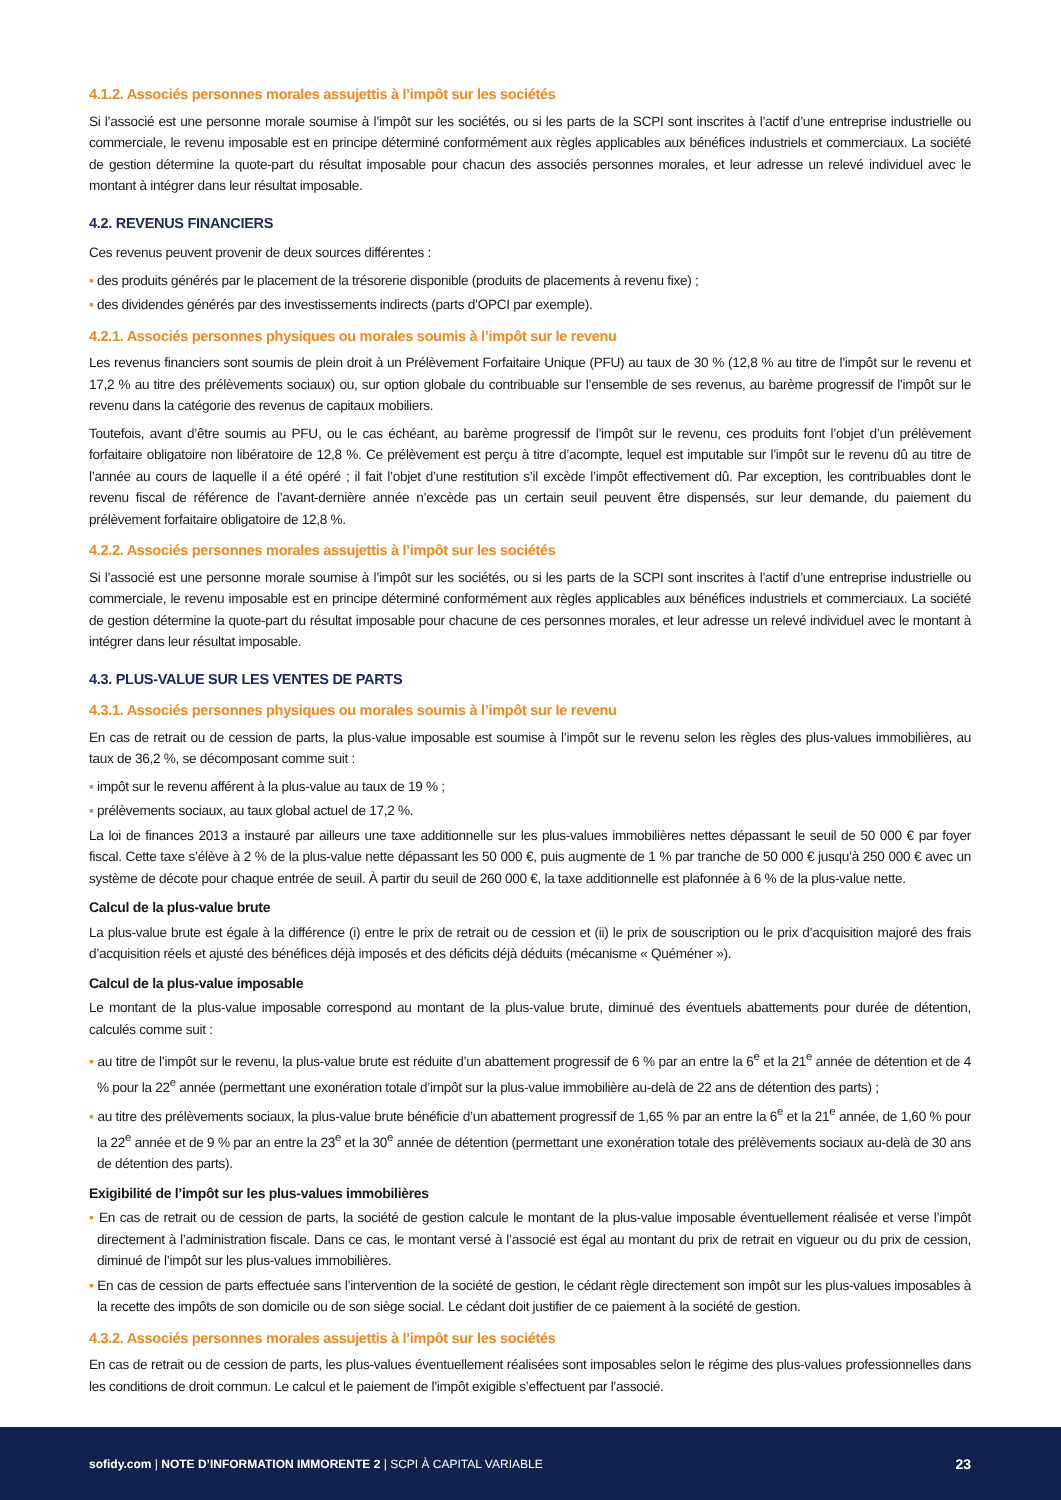4.1.2. Associés personnes morales assujettis à l’impôt sur les sociétés
Si l’associé est une personne morale soumise à l’impôt sur les sociétés, ou si les parts de la SCPI sont inscrites à l’actif d’une entreprise industrielle ou commerciale, le revenu imposable est en principe déterminé conformément aux règles applicables aux bénéfices industriels et commerciaux. La société de gestion détermine la quote-part du résultat imposable pour chacun des associés personnes morales, et leur adresse un relevé individuel avec le montant à intégrer dans leur résultat imposable.
4.2. REVENUS FINANCIERS
Ces revenus peuvent provenir de deux sources différentes :
▪ des produits générés par le placement de la trésorerie disponible (produits de placements à revenu fixe) ;
▪ des dividendes générés par des investissements indirects (parts d’OPCI par exemple).
4.2.1. Associés personnes physiques ou morales soumis à l’impôt sur le revenu
Les revenus financiers sont soumis de plein droit à un Prélèvement Forfaitaire Unique (PFU) au taux de 30 % (12,8 % au titre de l’impôt sur le revenu et 17,2 % au titre des prélèvements sociaux) ou, sur option globale du contribuable sur l’ensemble de ses revenus, au barème progressif de l’impôt sur le revenu dans la catégorie des revenus de capitaux mobiliers.
Toutefois, avant d’être soumis au PFU, ou le cas échéant, au barème progressif de l’impôt sur le revenu, ces produits font l’objet d’un prélèvement forfaitaire obligatoire non libératoire de 12,8 %. Ce prélèvement est perçu à titre d’acompte, lequel est imputable sur l’impôt sur le revenu dû au titre de l’année au cours de laquelle il a été opéré ; il fait l’objet d’une restitution s’il excède l’impôt effectivement dû. Par exception, les contribuables dont le revenu fiscal de référence de l’avant-dernière année n’excède pas un certain seuil peuvent être dispensés, sur leur demande, du paiement du prélèvement forfaitaire obligatoire de 12,8 %.
4.2.2. Associés personnes morales assujettis à l’impôt sur les sociétés
Si l’associé est une personne morale soumise à l’impôt sur les sociétés, ou si les parts de la SCPI sont inscrites à l’actif d’une entreprise industrielle ou commerciale, le revenu imposable est en principe déterminé conformément aux règles applicables aux bénéfices industriels et commerciaux. La société de gestion détermine la quote-part du résultat imposable pour chacune de ces personnes morales, et leur adresse un relevé individuel avec le montant à intégrer dans leur résultat imposable.
4.3. PLUS-VALUE SUR LES VENTES DE PARTS
4.3.1. Associés personnes physiques ou morales soumis à l’impôt sur le revenu
En cas de retrait ou de cession de parts, la plus-value imposable est soumise à l’impôt sur le revenu selon les règles des plus-values immobilières, au taux de 36,2 %, se décomposant comme suit :
▪ impôt sur le revenu afférent à la plus-value au taux de 19 % ;
▪ prélèvements sociaux, au taux global actuel de 17,2 %.
La loi de finances 2013 a instauré par ailleurs une taxe additionnelle sur les plus-values immobilières nettes dépassant le seuil de 50 000 € par foyer fiscal. Cette taxe s’élève à 2 % de la plus-value nette dépassant les 50 000 €, puis augmente de 1 % par tranche de 50 000 € jusqu’à 250 000 € avec un système de décote pour chaque entrée de seuil. À partir du seuil de 260 000 €, la taxe additionnelle est plafonnée à 6 % de la plus-value nette.
Calcul de la plus-value brute
La plus-value brute est égale à la différence (i) entre le prix de retrait ou de cession et (ii) le prix de souscription ou le prix d’acquisition majoré des frais d’acquisition réels et ajusté des bénéfices déjà imposés et des déficits déjà déduits (mécanisme « Quéméner »).
Calcul de la plus-value imposable
Le montant de la plus-value imposable correspond au montant de la plus-value brute, diminué des éventuels abattements pour durée de détention, calculés comme suit :
▪ au titre de l’impôt sur le revenu, la plus-value brute est réduite d’un abattement progressif de 6 % par an entre la 6<sup>e</sup> et la 21<sup>e</sup> année de détention et de 4 % pour la 22<sup>e</sup> année (permettant une exonération totale d’impôt sur la plus-value immobilière au-delà de 22 ans de détention des parts) ;
▪ au titre des prélèvements sociaux, la plus-value brute bénéficie d’un abattement progressif de 1,65 % par an entre la 6<sup>e</sup> et la 21<sup>e</sup> année, de 1,60 % pour la 22<sup>e</sup> année et de 9 % par an entre la 23<sup>e</sup> et la 30<sup>e</sup> année de détention (permettant une exonération totale des prélèvements sociaux au-delà de 30 ans de détention des parts).
Exigibilité de l’impôt sur les plus-values immobilières
▪ En cas de retrait ou de cession de parts, la société de gestion calcule le montant de la plus-value imposable éventuellement réalisée et verse l’impôt directement à l’administration fiscale. Dans ce cas, le montant versé à l’associé est égal au montant du prix de retrait en vigueur ou du prix de cession, diminué de l’impôt sur les plus-values immobilières.
▪ En cas de cession de parts effectuée sans l’intervention de la société de gestion, le cédant règle directement son impôt sur les plus-values imposables à la recette des impôts de son domicile ou de son siège social. Le cédant doit justifier de ce paiement à la société de gestion.
4.3.2. Associés personnes morales assujettis à l’impôt sur les sociétés
En cas de retrait ou de cession de parts, les plus-values éventuellement réalisées sont imposables selon le régime des plus-values professionnelles dans les conditions de droit commun. Le calcul et le paiement de l’impôt exigible s’effectuent par l’associé.
sofidy.com | NOTE D’INFORMATION IMMORENTE 2 | SCPI À CAPITAL VARIABLE
23